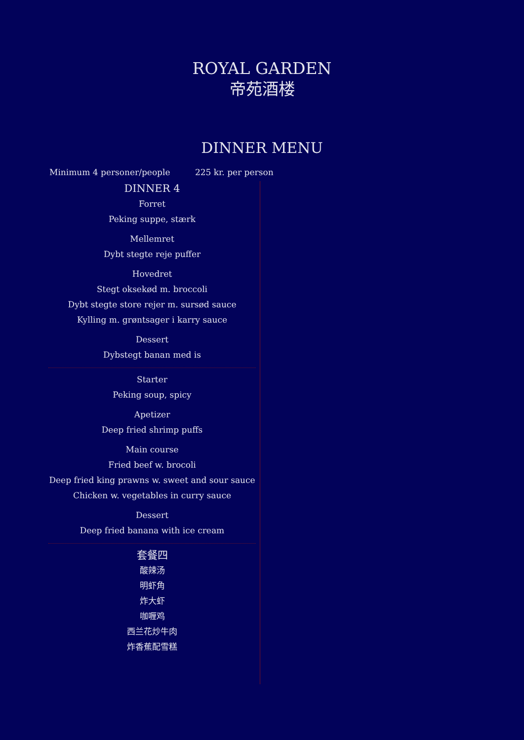ROYAL GARDEN
帝苑酒楼
DINNER MENU
Minimum 4 personer/people 225 kr. per person
DINNER 4
Forret
Peking suppe, stærk
Mellemret
Dybt stegte reje puffer
Hovedret
Stegt oksekød m. broccoli
Dybt stegte store rejer m. sursød sauce
Kylling m. grøntsager i karry sauce
Dessert
Dybstegt banan med is
Starter
Peking soup, spicy
Apetizer
Deep fried shrimp puffs
Main course
Fried beef w. brocoli
Deep fried king prawns w. sweet and sour sauce
Chicken w. vegetables in curry sauce
Dessert
Deep fried banana with ice cream
套餐四
酸辣汤
明虾角
炸大虾
咖喱鸡
西兰花炒牛肉
炸香蕉配雪糕